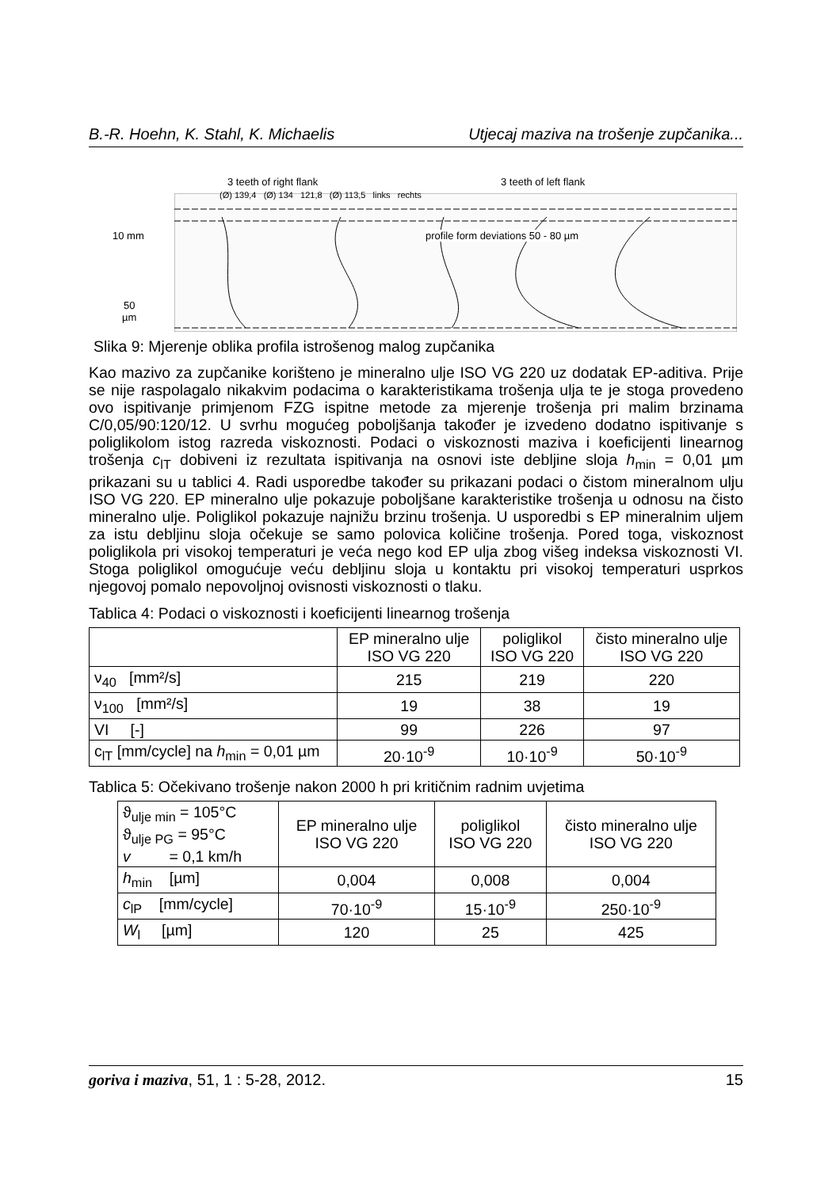B.-R. Hoehn, K. Stahl, K. Michaelis Utjecaj maziva na trošenje zupčanika...
3 teeth of right flank 3 teeth of left flank
10 mm
50
µm
profile form deviations 50 - 80 µm
(Ø) 139,4 (Ø) 134 121,8 (Ø) 113,5 links rechts
Slika 9: Mjerenje oblika profila istrošenog malog zupčanika
Kao mazivo za zupčanike korišteno je mineralno ulje ISO VG 220 uz dodatak EP-aditiva. Prije se nije raspolagalo nikakvim podacima o karakteristikama trošenja ulja te je stoga provedeno ovo ispitivanje primjenom FZG ispitne metode za mjerenje trošenja pri malim brzinama C/0,05/90:120/12. U svrhu mogućeg poboljšanja također je izvedeno dodatno ispitivanje s poliglikolom istog razreda viskoznosti. Podaci o viskoznosti maziva i koeficijenti linearnog trošenja c<sub>lT</sub> dobiveni iz rezultata ispitivanja na osnovi iste debljine sloja h<sub>min</sub> = 0,01 µm prikazani su u tablici 4. Radi usporedbe također su prikazani podaci o čistom mineralnom ulju ISO VG 220. EP mineralno ulje pokazuje poboljšane karakteristike trošenja u odnosu na čisto mineralno ulje. Poliglikol pokazuje najnižu brzinu trošenja. U usporedbi s EP mineralnim uljem za istu debljinu sloja očekuje se samo polovica količine trošenja. Pored toga, viskoznost poliglikola pri visokoj temperaturi je veća nego kod EP ulja zbog višeg indeksa viskoznosti VI. Stoga poliglikol omogućuje veću debljinu sloja u kontaktu pri visokoj temperaturi usprkos njegovoj pomalo nepovoljnoj ovisnosti viskoznosti o tlaku.
Tablica 4: Podaci o viskoznosti i koeficijenti linearnog trošenja
| | EP mineralno ulje ISO VG 220 | poliglikol ISO VG 220 | čisto mineralno ulje ISO VG 220 |
| --- | --- | --- | --- |
| ν<sub>40</sub> [mm²/s] | 215 | 219 | 220 |
| ν<sub>100</sub> [mm²/s] | 19 | 38 | 19 |
| VI [-] | 99 | 226 | 97 |
| c<sub>lT</sub> [mm/cycle] na h<sub>min</sub> = 0,01 µm | 20·10<sup>-9</sup> | 10·10<sup>-9</sup> | 50·10<sup>-9</sup> |
Tablica 5: Očekivano trošenje nakon 2000 h pri kritičnim radnim uvjetima
| ϑ<sub>ulje min</sub> = 105°C ϑ<sub>ulje PG</sub> = 95°C v = 0,1 km/h | EP mineralno ulje ISO VG 220 | poliglikol ISO VG 220 | čisto mineralno ulje ISO VG 220 |
| h<sub>min</sub> [µm] | 0,004 | 0,008 | 0,004 |
| c<sub>lP</sub> [mm/cycle] | 70·10<sup>-9</sup> | 15·10<sup>-9</sup> | 250·10<sup>-9</sup> |
| W<sub>l</sub> [µm] | 120 | 25 | 425 |
goriva i maziva, 51, 1 : 5-28, 2012. 15